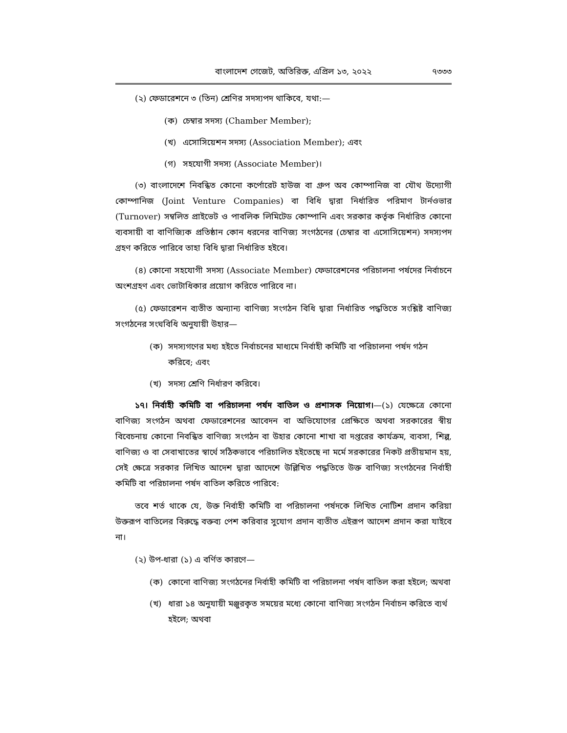বাংলাদেশ গেজেট, অতিরিক্ত, এপ্রিল ১৩, ২০২২ ৭৩৩৩
(২) ফেডারেশনে ৩ (তিন) শ্রেণির সদস্যপদ থাকিবে, যথা:—
(ক) চেম্বার সদস্য (Chamber Member);
(খ) এসোসিয়েশন সদস্য (Association Member); এবং
(গ) সহযোগী সদস্য (Associate Member)।
(৩) বাংলাদেশে নিবন্ধিত কোনো কর্পোরেট হাউজ বা গ্রুপ অব কোম্পানিজ বা যৌথ উদ্যোগী কোম্পানিজ (Joint Venture Companies) বা বিধি দ্বারা নির্ধারিত পরিমাণ টার্নওভার (Turnover) সম্বলিত প্রাইভেট ও পাবলিক লিমিটেড কোম্পানি এবং সরকার কর্তৃক নির্ধারিত কোনো ব্যবসায়ী বা বাণিজ্যিক প্রতিষ্ঠান কোন ধরনের বাণিজ্য সংগঠনের (চেম্বার বা এসোসিয়েশন) সদস্যপদ গ্রহণ করিতে পারিবে তাহা বিধি দ্বারা নির্ধারিত হইবে।
(৪) কোনো সহযোগী সদস্য (Associate Member) ফেডারেশনের পরিচালনা পর্ষদের নির্বাচনে অংশগ্রহণ এবং ভোটাধিকার প্রয়োগ করিতে পারিবে না।
(৫) ফেডারেশন ব্যতীত অন্যান্য বাণিজ্য সংগঠন বিধি দ্বারা নির্ধারিত পদ্ধতিতে সংশ্লিষ্ট বাণিজ্য সংগঠনের সংঘবিধি অনুযায়ী উহার—
(ক) সদস্যগণের মধ্য হইতে নির্বাচনের মাধ্যমে নির্বাহী কমিটি বা পরিচালনা পর্ষদ গঠন করিবে; এবং
(খ) সদস্য শ্রেণি নির্ধারণ করিবে।
১৭। নির্বাহী কমিটি বা পরিচালনা পর্ষদ বাতিল ও প্রশাসক নিয়োগ।—(১) যেক্ষেত্রে কোনো বাণিজ্য সংগঠন অথবা ফেডারেশনের আবেদন বা অভিযোগের প্রেক্ষিতে অথবা সরকারের স্বীয় বিবেচনায় কোনো নিবন্ধিত বাণিজ্য সংগঠন বা উহার কোনো শাখা বা দপ্তরের কার্যক্রম, ব্যবসা, শিল্প, বাণিজ্য ও বা সেবাখাতের স্বার্থে সঠিকভাবে পরিচালিত হইতেছে না মর্মে সরকারের নিকট প্রতীয়মান হয়, সেই ক্ষেত্রে সরকার লিখিত আদেশ দ্বারা আদেশে উল্লিখিত পদ্ধতিতে উক্ত বাণিজ্য সংগঠনের নির্বাহী কমিটি বা পরিচালনা পর্ষদ বাতিল করিতে পারিবে:
তবে শর্ত থাকে যে, উক্ত নির্বাহী কমিটি বা পরিচালনা পর্ষদকে লিখিত নোটিশ প্রদান করিয়া উক্তরূপ বাতিলের বিরুদ্ধে বক্তব্য পেশ করিবার সুযোগ প্রদান ব্যতীত এইরূপ আদেশ প্রদান করা যাইবে না।
(২) উপ-ধারা (১) এ বর্ণিত কারণে—
(ক) কোনো বাণিজ্য সংগঠনের নির্বাহী কমিটি বা পরিচালনা পর্ষদ বাতিল করা হইলে; অথবা
(খ) ধারা ১৪ অনুযায়ী মঞ্জুরকৃত সময়ের মধ্যে কোনো বাণিজ্য সংগঠন নির্বাচন করিতে ব্যর্থ হইলে; অথবা